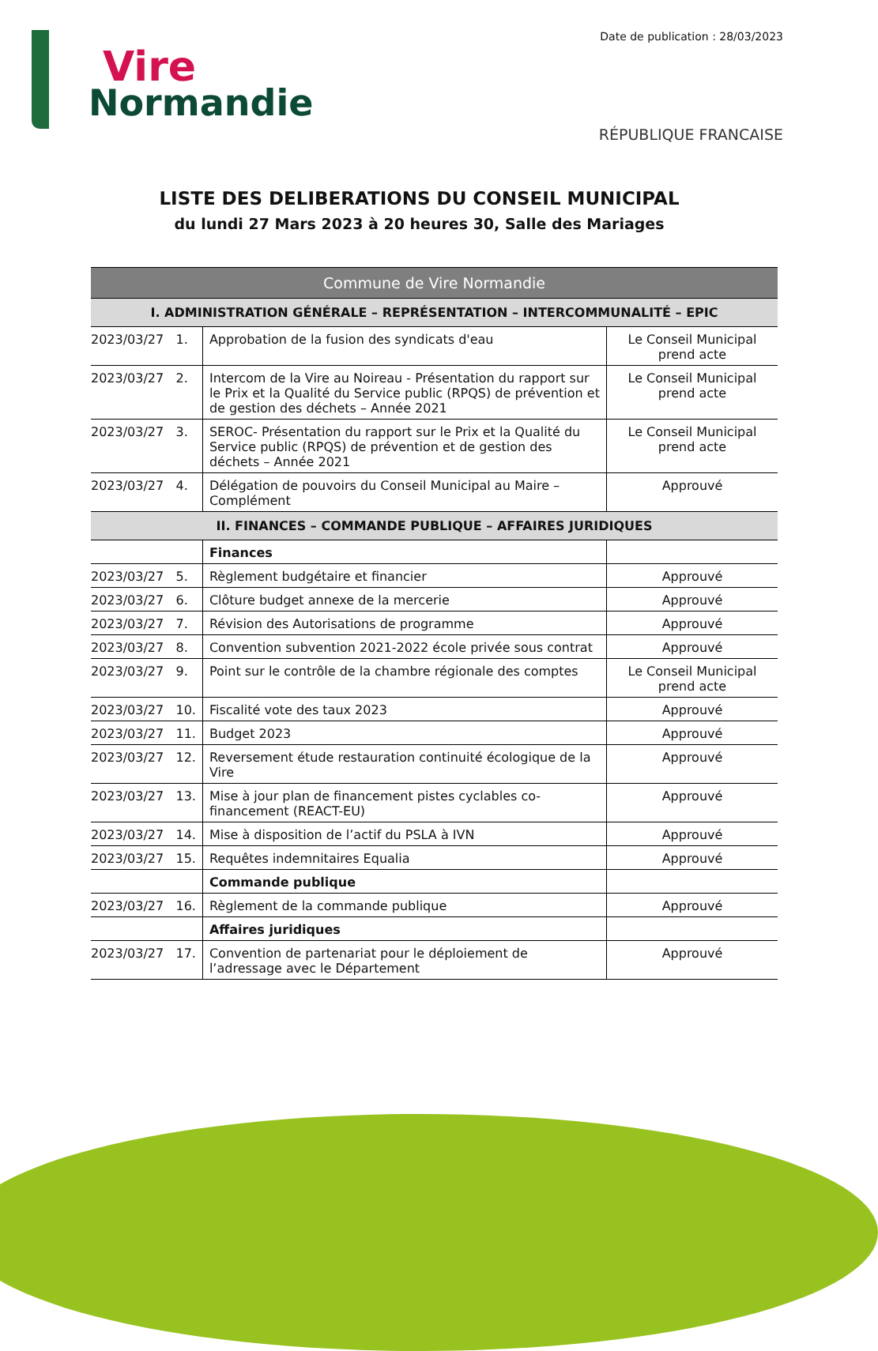Vire
Normandie
Date de publication : 28/03/2023
RÉPUBLIQUE FRANCAISE
LISTE DES DELIBERATIONS DU CONSEIL MUNICIPAL
du lundi 27 Mars 2023 à 20 heures 30, Salle des Mariages
| Commune de Vire Normandie | | |
| I. ADMINISTRATION GÉNÉRALE – REPRÉSENTATION – INTERCOMMUNALITÉ – EPIC | | |
| 2023/03/27 1. | Approbation de la fusion des syndicats d'eau | Le Conseil Municipal prend acte |
| 2023/03/27 2. | Intercom de la Vire au Noireau - Présentation du rapport sur le Prix et la Qualité du Service public (RPQS) de prévention et de gestion des déchets – Année 2021 | Le Conseil Municipal prend acte |
| 2023/03/27 3. | SEROC- Présentation du rapport sur le Prix et la Qualité du Service public (RPQS) de prévention et de gestion des déchets – Année 2021 | Le Conseil Municipal prend acte |
| 2023/03/27 4. | Délégation de pouvoirs du Conseil Municipal au Maire – Complément | Approuvé |
| II. FINANCES – COMMANDE PUBLIQUE – AFFAIRES JURIDIQUES | | |
| | Finances | |
| 2023/03/27 5. | Règlement budgétaire et financier | Approuvé |
| 2023/03/27 6. | Clôture budget annexe de la mercerie | Approuvé |
| 2023/03/27 7. | Révision des Autorisations de programme | Approuvé |
| 2023/03/27 8. | Convention subvention 2021-2022 école privée sous contrat | Approuvé |
| 2023/03/27 9. | Point sur le contrôle de la chambre régionale des comptes | Le Conseil Municipal prend acte |
| 2023/03/27 10. | Fiscalité vote des taux 2023 | Approuvé |
| 2023/03/27 11. | Budget 2023 | Approuvé |
| 2023/03/27 12. | Reversement étude restauration continuité écologique de la Vire | Approuvé |
| 2023/03/27 13. | Mise à jour plan de financement pistes cyclables co-financement (REACT-EU) | Approuvé |
| 2023/03/27 14. | Mise à disposition de l’actif du PSLA à IVN | Approuvé |
| 2023/03/27 15. | Requêtes indemnitaires Equalia | Approuvé |
| | Commande publique | |
| 2023/03/27 16. | Règlement de la commande publique | Approuvé |
| | Affaires juridiques | |
| 2023/03/27 17. | Convention de partenariat pour le déploiement de l’adressage avec le Département | Approuvé |